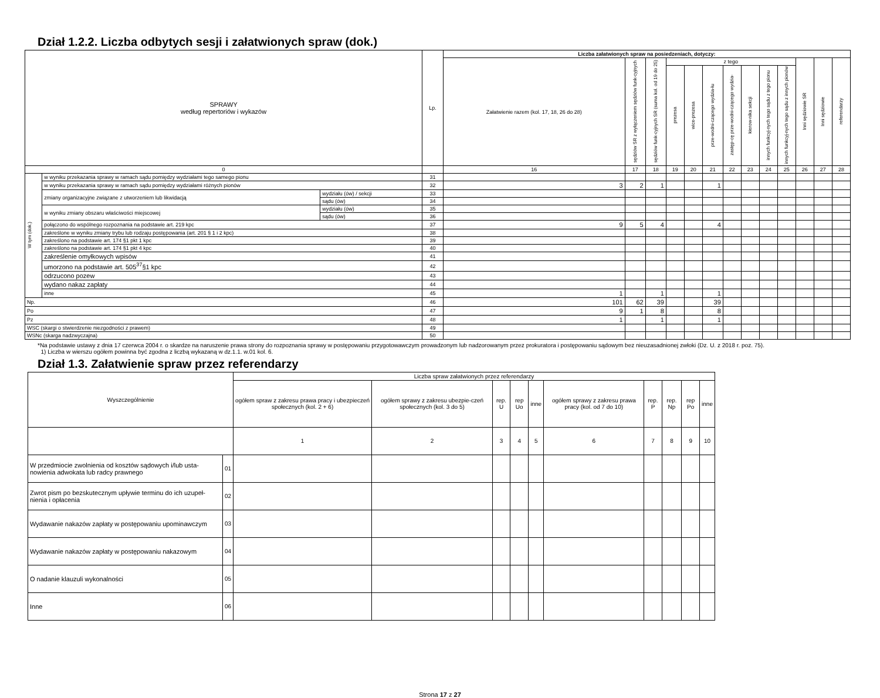Dział 1.2.2. Liczba odbytych sesji i załatwionych spraw (dok.)
| SPRAWY według repertoriów i wykazów | | | Lp. | Liczba załatwionych spraw na posiedzeniach, dotyczy: | | | | | | | | | | | | |
| --- | --- | --- | --- | --- | --- | --- | --- | --- | --- | --- | --- | --- | --- | --- | --- | --- |
| | | | | Załatwienie razem (kol. 17, 18, 26 do 28) | sędziów SR z wyłączeniem sędziów funk-cyjnych | sędziów funk-cyjnych SR (suma kol. od 19 do 25) | z tego | | | | | | | Inni sędziowie SR | Inni sędziowie | referendarzy |
| | | | | | | | prezesa | wice-prezesa | prze-wodni-czącego wydzia-łu | zastęp-cę prze-wodni-czącego wydzia- | kierow-nika sekcji | innych funkcyj-nych tego sądu z tego pionu | innych funkcyj-nych tego sądu z innych pionów | | | |
| 0 | | | | 16 | 17 | 18 | 19 | 20 | 21 | 22 | 23 | 24 | 25 | 26 | 27 | 28 |
| W tym (dok.) | w wyniku przekazania sprawy w ramach sądu pomiędzy wydziałami tego samego pionu | | 31 | | | | | | | | | | | | | |
| | w wyniku przekazania sprawy w ramach sądu pomiędzy wydziałami różnych pionów | | 32 | 3 | 2 | 1 | | | 1 | | | | | | | |
| | zmiany organizacyjne związane z utworzeniem lub likwidacją | wydziału (ów) / sekcji | 33 | | | | | | | | | | | | | |
| | | sądu (ów) | 34 | | | | | | | | | | | | | |
| | w wyniku zmiany obszaru właściwości miejscowej | wydziału (ów) | 35 | | | | | | | | | | | | | |
| | | sądu (ów) | 36 | | | | | | | | | | | | | |
| | połączono do wspólnego rozpoznania na podstawie art. 219 kpc | | 37 | 9 | 5 | 4 | | | 4 | | | | | | | |
| | zakreślone w wyniku zmiany trybu lub rodzaju postępowania (art. 201 § 1 i 2 kpc) | | 38 | | | | | | | | | | | | | |
| | zakreślono na podstawie art. 174 §1 pkt 1 kpc | | 39 | | | | | | | | | | | | | |
| | zakreślono na podstawie art. 174 §1 pkt 4 kpc | | 40 | | | | | | | | | | | | | |
| | zakreślenie omyłkowych wpisów | | 41 | | | | | | | | | | | | | |
| | umorzono na podstawie art. 505<sup>37</sup>§1 kpc | | 42 | | | | | | | | | | | | | |
| | odrzucono pozew | | 43 | | | | | | | | | | | | | |
| | wydano nakaz zapłaty | | 44 | | | | | | | | | | | | | |
| | inne | | 45 | 1 | | 1 | | | 1 | | | | | | | |
| Np. | | | 46 | 101 | 62 | 39 | | | 39 | | | | | | | |
| Po | | | 47 | 9 | 1 | 8 | | | 8 | | | | | | | |
| Pz | | | 48 | 1 | | 1 | | | 1 | | | | | | | |
| WSC (skargi o stwierdzenie niezgodności z prawem) | | | 49 | | | | | | | | | | | | | |
| WSNc (skarga nadzwyczajna) | | | 50 | | | | | | | | | | | | | |
*Na podstawie ustawy z dnia 17 czerwca 2004 r. o skardze na naruszenie prawa strony do rozpoznania sprawy w postępowaniu przygotowawczym prowadzonym lub nadzorowanym przez prokuratora i postępowaniu sądowym bez nieuzasadnionej zwłoki (Dz. U. z 2018 r. poz. 75).
1) Liczba w wierszu ogółem powinna być zgodna z liczbą wykazaną w dz.1.1. w.01 kol. 6.
Dział 1.3. Załatwienie spraw przez referendarzy
| Wyszczególnienie | | Liczba spraw załatwionych przez referendarzy | | | | | | | | | |
| --- | --- | --- | --- | --- | --- | --- | --- | --- | --- | --- | --- |
| | | ogółem spraw z zakresu prawa pracy i ubezpieczeń społecznych (kol. 2 + 6) | ogółem sprawy z zakresu ubezpie-czeń społecznych (kol. 3 do 5) | rep. U | rep Uo | inne | ogółem sprawy z zakresu prawa pracy (kol. od 7 do 10) | rep. P | rep. Np | rep Po | inne |
| | | 1 | 2 | 3 | 4 | 5 | 6 | 7 | 8 | 9 | 10 |
| W przedmiocie zwolnienia od kosztów sądowych i/lub usta-nowienia adwokata lub radcy prawnego | 01 | | | | | | | | | | |
| Zwrot pism po bezskutecznym upływie terminu do ich uzupeł-nienia i opłacenia | 02 | | | | | | | | | | |
| Wydawanie nakazów zapłaty w postępowaniu upominawczym | 03 | | | | | | | | | | |
| Wydawanie nakazów zapłaty w postępowaniu nakazowym | 04 | | | | | | | | | | |
| O nadanie klauzuli wykonalności | 05 | | | | | | | | | | |
| Inne | 06 | | | | | | | | | | |
Strona 17 z 27